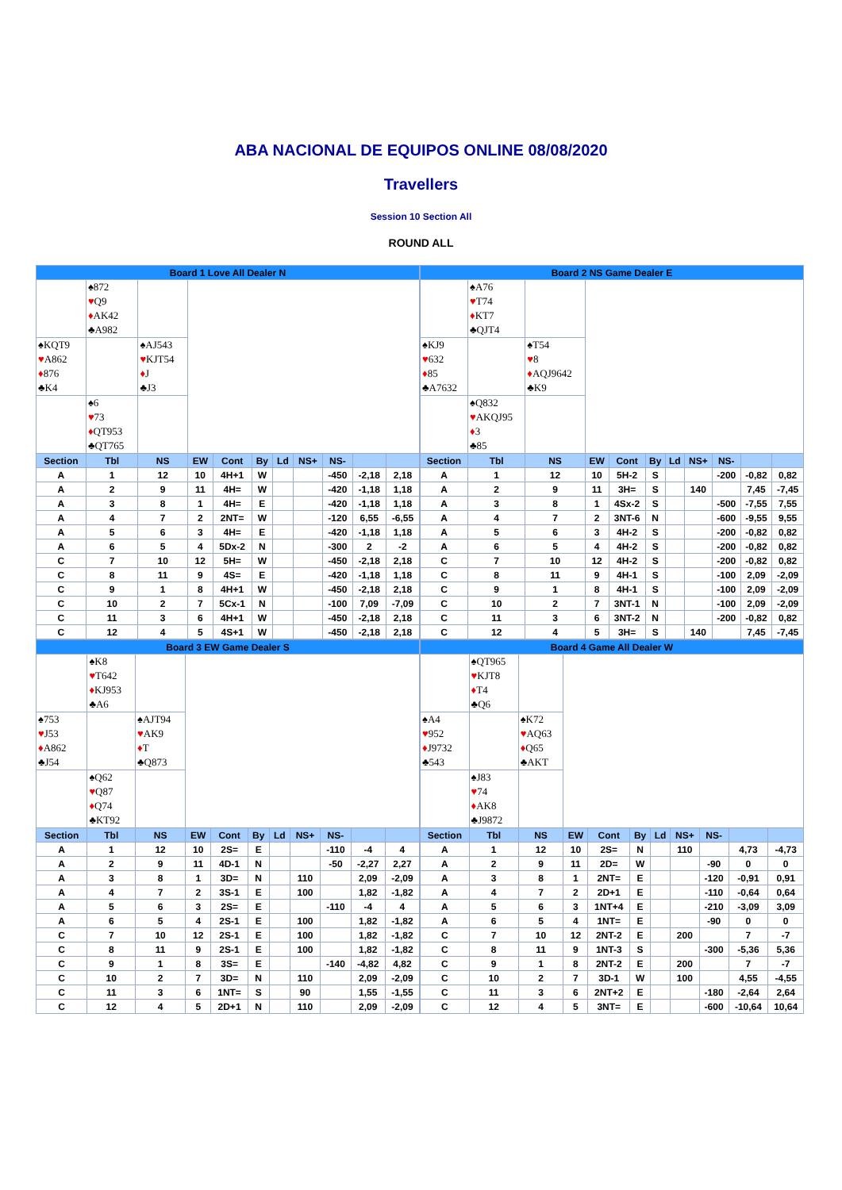ABA NACIONAL DE EQUIPOS ONLINE 08/08/2020
Travellers
Session 10 Section All
ROUND ALL
| / Board 1 Love All Dealer N / / / / / / / / / / / / / ♠872 ♥ Q9 ♦ AK42 ♣A982 / / / / / / / / / / / ♠KQT9 ♥ A862 ♦ 876 ♣K4 / / ♠AJ543 ♥ KJT54 ♦ J ♣J3 / / / / / / / / / / / ♠6 ♥ 73 ♦ QT953 ♣QT765 / / / / / / / / / / / Section / Tbl / NS / EW / Cont / By / Ld / NS+ / NS- / / / / A / 1 / 12 / 10 / 4H+1 / W / / / -450 / -2,18 / 2,18 / / A / 2 / 9 / 11 / 4H= / W / / / -420 / -1,18 / 1,18 / / A / 3 / 8 / 1 / 4H= / E / / / -420 / -1,18 / 1,18 / / A / 4 / 7 / 2 / 2NT= / W / / / -120 / 6,55 / -6,55 / / A / 5 / 6 / 3 / 4H= / E / / / -420 / -1,18 / 1,18 / / A / 6 / 5 / 4 / 5Dx-2 / N / / / -300 / 2 / -2 / / C / 7 / 10 / 12 / 5H= / W / / / -450 / -2,18 / 2,18 / / C / 8 / 11 / 9 / 4S= / E / / / -420 / -1,18 / 1,18 / / C / 9 / 1 / 8 / 4H+1 / W / / / -450 / -2,18 / 2,18 / / C / 10 / 2 / 7 / 5Cx-1 / N / / / -100 / 7,09 / -7,09 / / C / 11 / 3 / 6 / 4H+1 / W / / / -450 / -2,18 / 2,18 / / C / 12 / 4 / 5 / 4S+1 / W / / / -450 / -2,18 / 2,18 / | / Board 2 NS Game Dealer E / / / / / / / / / / / / / ♠A76 ♥ T74 ♦ KT7 ♣QJT4 / / / / / / / / / / / ♠KJ9 ♥ 632 ♦ 85 ♣A7632 / / ♠T54 ♥ 8 ♦ AQJ9642 ♣K9 / / / / / / / / / / / ♠Q832 ♥ AKQJ95 ♦ 3 ♣85 / / / / / / / / / / / Section / Tbl / NS / EW / Cont / By / Ld / NS+ / NS- / / / / A / 1 / 12 / 10 / 5H-2 / S / / / -200 / -0,82 / 0,82 / / A / 2 / 9 / 11 / 3H= / S / / 140 / / 7,45 / -7,45 / / A / 3 / 8 / 1 / 4Sx-2 / S / / / -500 / -7,55 / 7,55 / / A / 4 / 7 / 2 / 3NT-6 / N / / / -600 / -9,55 / 9,55 / / A / 5 / 6 / 3 / 4H-2 / S / / / -200 / -0,82 / 0,82 / / A / 6 / 5 / 4 / 4H-2 / S / / / -200 / -0,82 / 0,82 / / C / 7 / 10 / 12 / 4H-2 / S / / / -200 / -0,82 / 0,82 / / C / 8 / 11 / 9 / 4H-1 / S / / / -100 / 2,09 / -2,09 / / C / 9 / 1 / 8 / 4H-1 / S / / / -100 / 2,09 / -2,09 / / C / 10 / 2 / 7 / 3NT-1 / N / / / -100 / 2,09 / -2,09 / / C / 11 / 3 / 6 / 3NT-2 / N / / / -200 / -0,82 / 0,82 / / C / 12 / 4 / 5 / 3H= / S / / 140 / / 7,45 / -7,45 / |
| / Board 3 EW Game Dealer S / / / / / / / / / / / / / ♠K8 ♥ T642 ♦ KJ953 ♣A6 / / / / / / / / / / / ♠753 ♥ J53 ♦ A862 ♣J54 / / ♠AJT94 ♥ AK9 ♦ T ♣Q873 / / / / / / / / / / / ♠Q62 ♥ Q87 ♦ Q74 ♣KT92 / / / / / / / / / / / Section / Tbl / NS / EW / Cont / By / Ld / NS+ / NS- / / / / A / 1 / 12 / 10 / 2S= / E / / / -110 / -4 / 4 / / A / 2 / 9 / 11 / 4D-1 / N / / / -50 / -2,27 / 2,27 / / A / 3 / 8 / 1 / 3D= / N / / 110 / / 2,09 / -2,09 / / A / 4 / 7 / 2 / 3S-1 / E / / 100 / / 1,82 / -1,82 / / A / 5 / 6 / 3 / 2S= / E / / / -110 / -4 / 4 / / A / 6 / 5 / 4 / 2S-1 / E / / 100 / / 1,82 / -1,82 / / C / 7 / 10 / 12 / 2S-1 / E / / 100 / / 1,82 / -1,82 / / C / 8 / 11 / 9 / 2S-1 / E / / 100 / / 1,82 / -1,82 / / C / 9 / 1 / 8 / 3S= / E / / / -140 / -4,82 / 4,82 / / C / 10 / 2 / 7 / 3D= / N / / 110 / / 2,09 / -2,09 / / C / 11 / 3 / 6 / 1NT= / S / / 90 / / 1,55 / -1,55 / / C / 12 / 4 / 5 / 2D+1 / N / / 110 / / 2,09 / -2,09 / | / Board 4 Game All Dealer W / / / / / / / / / / / / / ♠QT965 ♥ KJT8 ♦ T4 ♣Q6 / / / / / / / / / / / ♠A4 ♥ 952 ♦ J9732 ♣543 / / ♠K72 ♥ AQ63 ♦ Q65 ♣AKT / / / / / / / / / / / ♠J83 ♥ 74 ♦ AK8 ♣J9872 / / / / / / / / / / / Section / Tbl / NS / EW / Cont / By / Ld / NS+ / NS- / / / / A / 1 / 12 / 10 / 2S= / N / / 110 / / 4,73 / -4,73 / / A / 2 / 9 / 11 / 2D= / W / / / -90 / 0 / 0 / / A / 3 / 8 / 1 / 2NT= / E / / / -120 / -0,91 / 0,91 / / A / 4 / 7 / 2 / 2D+1 / E / / / -110 / -0,64 / 0,64 / / A / 5 / 6 / 3 / 1NT+4 / E / / / -210 / -3,09 / 3,09 / / A / 6 / 5 / 4 / 1NT= / E / / / -90 / 0 / 0 / / C / 7 / 10 / 12 / 2NT-2 / E / / 200 / / 7 / -7 / / C / 8 / 11 / 9 / 1NT-3 / S / / / -300 / -5,36 / 5,36 / / C / 9 / 1 / 8 / 2NT-2 / E / / 200 / / 7 / -7 / / C / 10 / 2 / 7 / 3D-1 / W / / 100 / / 4,55 / -4,55 / / C / 11 / 3 / 6 / 2NT+2 / E / / / -180 / -2,64 / 2,64 / / C / 12 / 4 / 5 / 3NT= / E / / / -600 / -10,64 / 10,64 / |